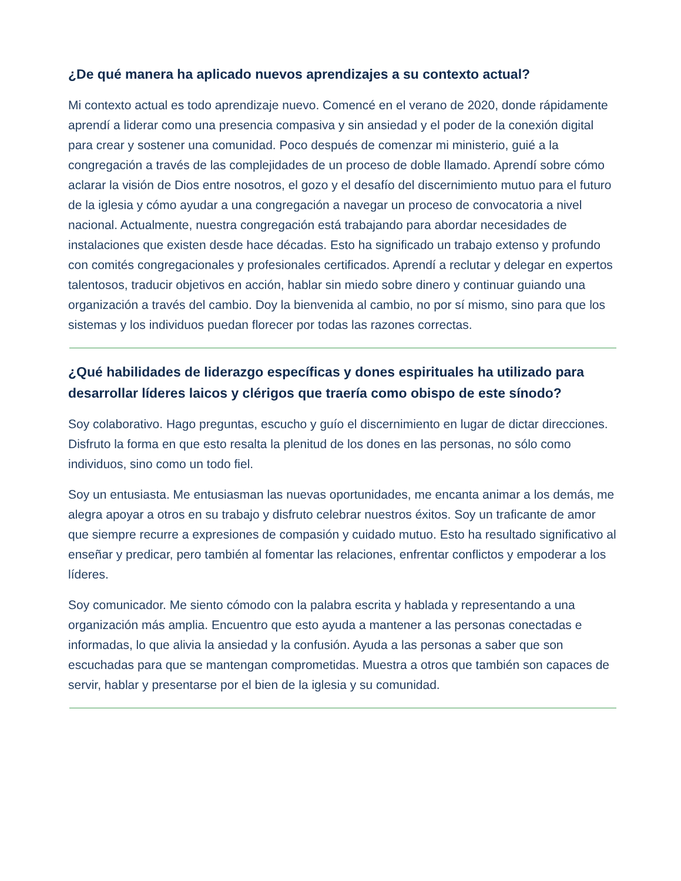¿De qué manera ha aplicado nuevos aprendizajes a su contexto actual?
Mi contexto actual es todo aprendizaje nuevo. Comencé en el verano de 2020, donde rápidamente aprendí a liderar como una presencia compasiva y sin ansiedad y el poder de la conexión digital para crear y sostener una comunidad. Poco después de comenzar mi ministerio, guié a la congregación a través de las complejidades de un proceso de doble llamado. Aprendí sobre cómo aclarar la visión de Dios entre nosotros, el gozo y el desafío del discernimiento mutuo para el futuro de la iglesia y cómo ayudar a una congregación a navegar un proceso de convocatoria a nivel nacional. Actualmente, nuestra congregación está trabajando para abordar necesidades de instalaciones que existen desde hace décadas. Esto ha significado un trabajo extenso y profundo con comités congregacionales y profesionales certificados. Aprendí a reclutar y delegar en expertos talentosos, traducir objetivos en acción, hablar sin miedo sobre dinero y continuar guiando una organización a través del cambio. Doy la bienvenida al cambio, no por sí mismo, sino para que los sistemas y los individuos puedan florecer por todas las razones correctas.
¿Qué habilidades de liderazgo específicas y dones espirituales ha utilizado para desarrollar líderes laicos y clérigos que traería como obispo de este sínodo?
Soy colaborativo. Hago preguntas, escucho y guío el discernimiento en lugar de dictar direcciones. Disfruto la forma en que esto resalta la plenitud de los dones en las personas, no sólo como individuos, sino como un todo fiel.
Soy un entusiasta. Me entusiasman las nuevas oportunidades, me encanta animar a los demás, me alegra apoyar a otros en su trabajo y disfruto celebrar nuestros éxitos. Soy un traficante de amor que siempre recurre a expresiones de compasión y cuidado mutuo. Esto ha resultado significativo al enseñar y predicar, pero también al fomentar las relaciones, enfrentar conflictos y empoderar a los líderes.
Soy comunicador. Me siento cómodo con la palabra escrita y hablada y representando a una organización más amplia. Encuentro que esto ayuda a mantener a las personas conectadas e informadas, lo que alivia la ansiedad y la confusión. Ayuda a las personas a saber que son escuchadas para que se mantengan comprometidas. Muestra a otros que también son capaces de servir, hablar y presentarse por el bien de la iglesia y su comunidad.